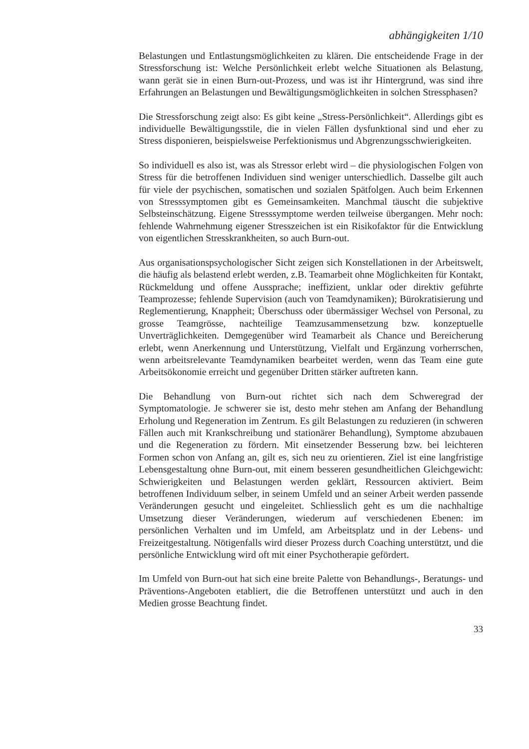abhängigkeiten 1/10
Belastungen und Entlastungsmöglichkeiten zu klären. Die entscheidende Frage in der Stressforschung ist: Welche Persönlichkeit erlebt welche Situationen als Belastung, wann gerät sie in einen Burn-out-Prozess, und was ist ihr Hintergrund, was sind ihre Erfahrungen an Belastungen und Bewältigungsmöglichkeiten in solchen Stressphasen?
Die Stressforschung zeigt also: Es gibt keine „Stress-Persönlichkeit“. Allerdings gibt es individuelle Bewältigungsstile, die in vielen Fällen dysfunktional sind und eher zu Stress disponieren, beispielsweise Perfektionismus und Abgrenzungsschwierigkeiten.
So individuell es also ist, was als Stressor erlebt wird – die physiologischen Folgen von Stress für die betroffenen Individuen sind weniger unterschiedlich. Dasselbe gilt auch für viele der psychischen, somatischen und sozialen Spätfolgen. Auch beim Erkennen von Stresssymptomen gibt es Gemeinsamkeiten. Manchmal täuscht die subjektive Selbsteinschätzung. Eigene Stresssymptome werden teilweise übergangen. Mehr noch: fehlende Wahrnehmung eigener Stresszeichen ist ein Risikofaktor für die Entwicklung von eigentlichen Stresskrankheiten, so auch Burn-out.
Aus organisationspsychologischer Sicht zeigen sich Konstellationen in der Arbeitswelt, die häufig als belastend erlebt werden, z.B. Teamarbeit ohne Möglichkeiten für Kontakt, Rückmeldung und offene Aussprache; ineffizient, unklar oder direktiv geführte Teamprozesse; fehlende Supervision (auch von Teamdynamiken); Bürokratisierung und Reglementierung, Knappheit; Überschuss oder übermässiger Wechsel von Personal, zu grosse Teamgrösse, nachteilige Teamzusammensetzung bzw. konzeptuelle Unverträglichkeiten. Demgegenüber wird Teamarbeit als Chance und Bereicherung erlebt, wenn Anerkennung und Unterstützung, Vielfalt und Ergänzung vorherrschen, wenn arbeitsrelevante Teamdynamiken bearbeitet werden, wenn das Team eine gute Arbeitsökonomie erreicht und gegenüber Dritten stärker auftreten kann.
Die Behandlung von Burn-out richtet sich nach dem Schweregrad der Symptomatologie. Je schwerer sie ist, desto mehr stehen am Anfang der Behandlung Erholung und Regeneration im Zentrum. Es gilt Belastungen zu reduzieren (in schweren Fällen auch mit Krankschreibung und stationärer Behandlung), Symptome abzubauen und die Regeneration zu fördern. Mit einsetzender Besserung bzw. bei leichteren Formen schon von Anfang an, gilt es, sich neu zu orientieren. Ziel ist eine langfristige Lebensgestaltung ohne Burn-out, mit einem besseren gesundheitlichen Gleichgewicht: Schwierigkeiten und Belastungen werden geklärt, Ressourcen aktiviert. Beim betroffenen Individuum selber, in seinem Umfeld und an seiner Arbeit werden passende Veränderungen gesucht und eingeleitet. Schliesslich geht es um die nachhaltige Umsetzung dieser Veränderungen, wiederum auf verschiedenen Ebenen: im persönlichen Verhalten und im Umfeld, am Arbeitsplatz und in der Lebens- und Freizeitgestaltung. Nötigenfalls wird dieser Prozess durch Coaching unterstützt, und die persönliche Entwicklung wird oft mit einer Psychotherapie gefördert.
Im Umfeld von Burn-out hat sich eine breite Palette von Behandlungs-, Beratungs- und Präventions-Angeboten etabliert, die die Betroffenen unterstützt und auch in den Medien grosse Beachtung findet.
33